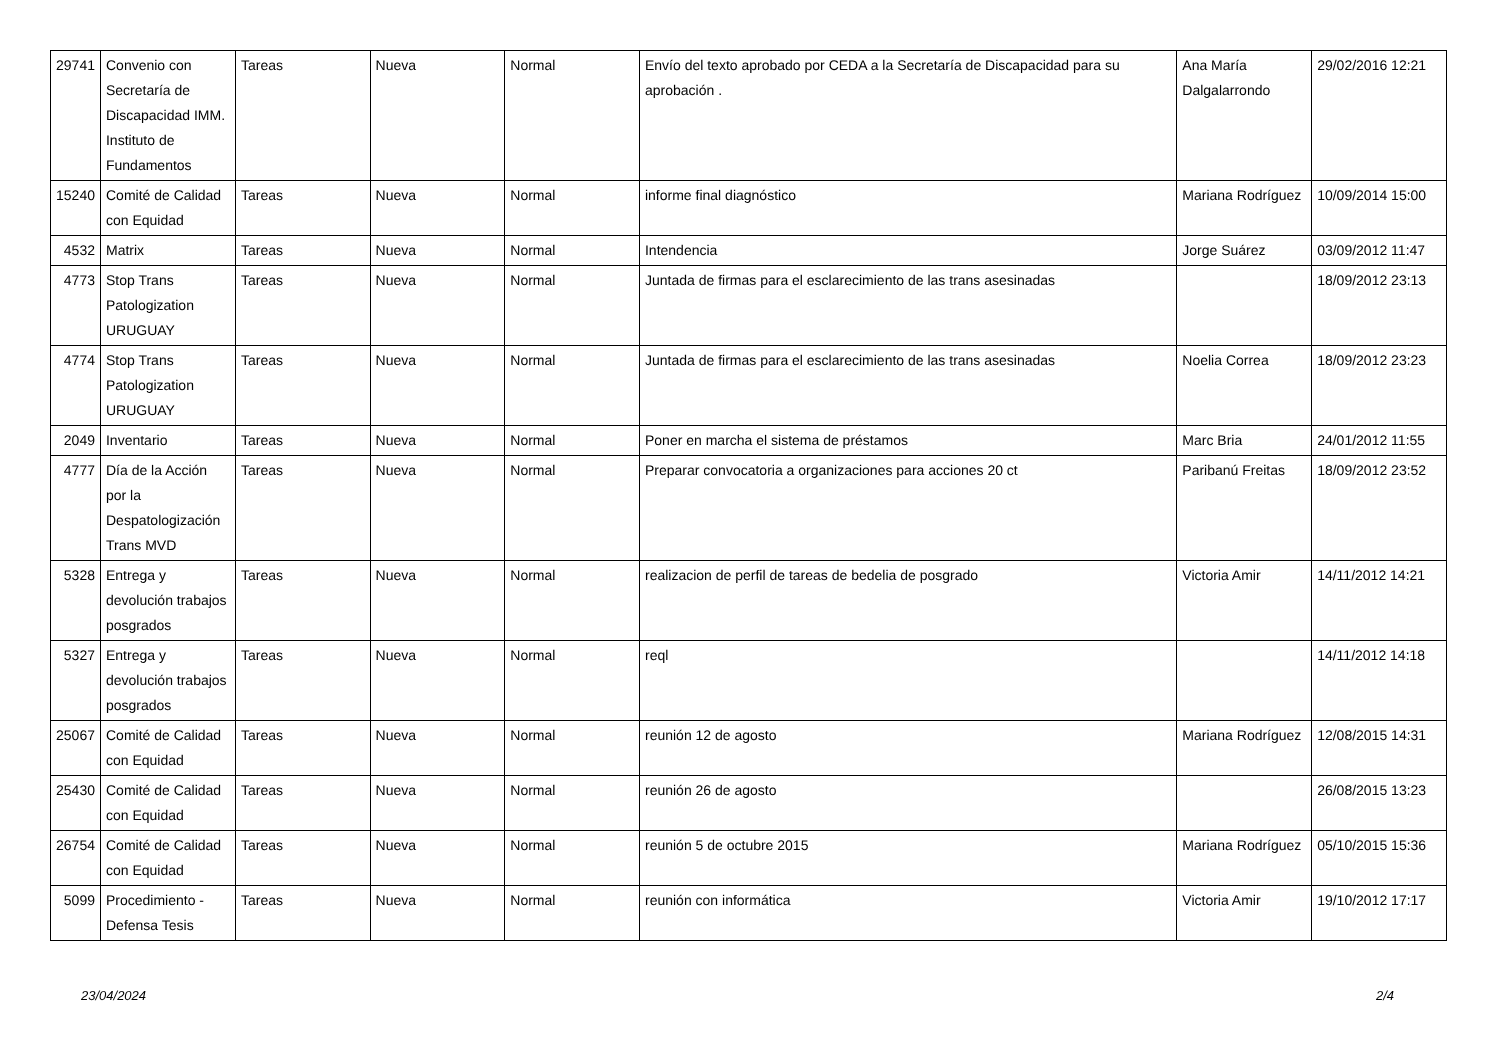| 29741 | Convenio con Secretaría de Discapacidad IMM. Instituto de Fundamentos | Tareas | Nueva | Normal | Envío del texto aprobado por CEDA a la Secretaría de Discapacidad para su aprobación . | Ana María Dalgalarrondo | 29/02/2016 12:21 |
| 15240 | Comité de Calidad con Equidad | Tareas | Nueva | Normal | informe final diagnóstico | Mariana Rodríguez | 10/09/2014 15:00 |
| 4532 | Matrix | Tareas | Nueva | Normal | Intendencia | Jorge Suárez | 03/09/2012 11:47 |
| 4773 | Stop Trans Patologization URUGUAY | Tareas | Nueva | Normal | Juntada de firmas para el esclarecimiento de las trans asesinadas | | 18/09/2012 23:13 |
| 4774 | Stop Trans Patologization URUGUAY | Tareas | Nueva | Normal | Juntada de firmas para el esclarecimiento de las trans asesinadas | Noelia Correa | 18/09/2012 23:23 |
| 2049 | Inventario | Tareas | Nueva | Normal | Poner en marcha el sistema de préstamos | Marc Bria | 24/01/2012 11:55 |
| 4777 | Día de la Acción por la Despatologización Trans MVD | Tareas | Nueva | Normal | Preparar convocatoria a organizaciones para acciones 20 ct | Paribanú Freitas | 18/09/2012 23:52 |
| 5328 | Entrega y devolución trabajos posgrados | Tareas | Nueva | Normal | realizacion de perfil de tareas de bedelia de posgrado | Victoria Amir | 14/11/2012 14:21 |
| 5327 | Entrega y devolución trabajos posgrados | Tareas | Nueva | Normal | reql | | 14/11/2012 14:18 |
| 25067 | Comité de Calidad con Equidad | Tareas | Nueva | Normal | reunión 12 de agosto | Mariana Rodríguez | 12/08/2015 14:31 |
| 25430 | Comité de Calidad con Equidad | Tareas | Nueva | Normal | reunión 26 de agosto | | 26/08/2015 13:23 |
| 26754 | Comité de Calidad con Equidad | Tareas | Nueva | Normal | reunión 5 de octubre 2015 | Mariana Rodríguez | 05/10/2015 15:36 |
| 5099 | Procedimiento - Defensa Tesis | Tareas | Nueva | Normal | reunión con informática | Victoria Amir | 19/10/2012 17:17 |
23/04/2024 2/4